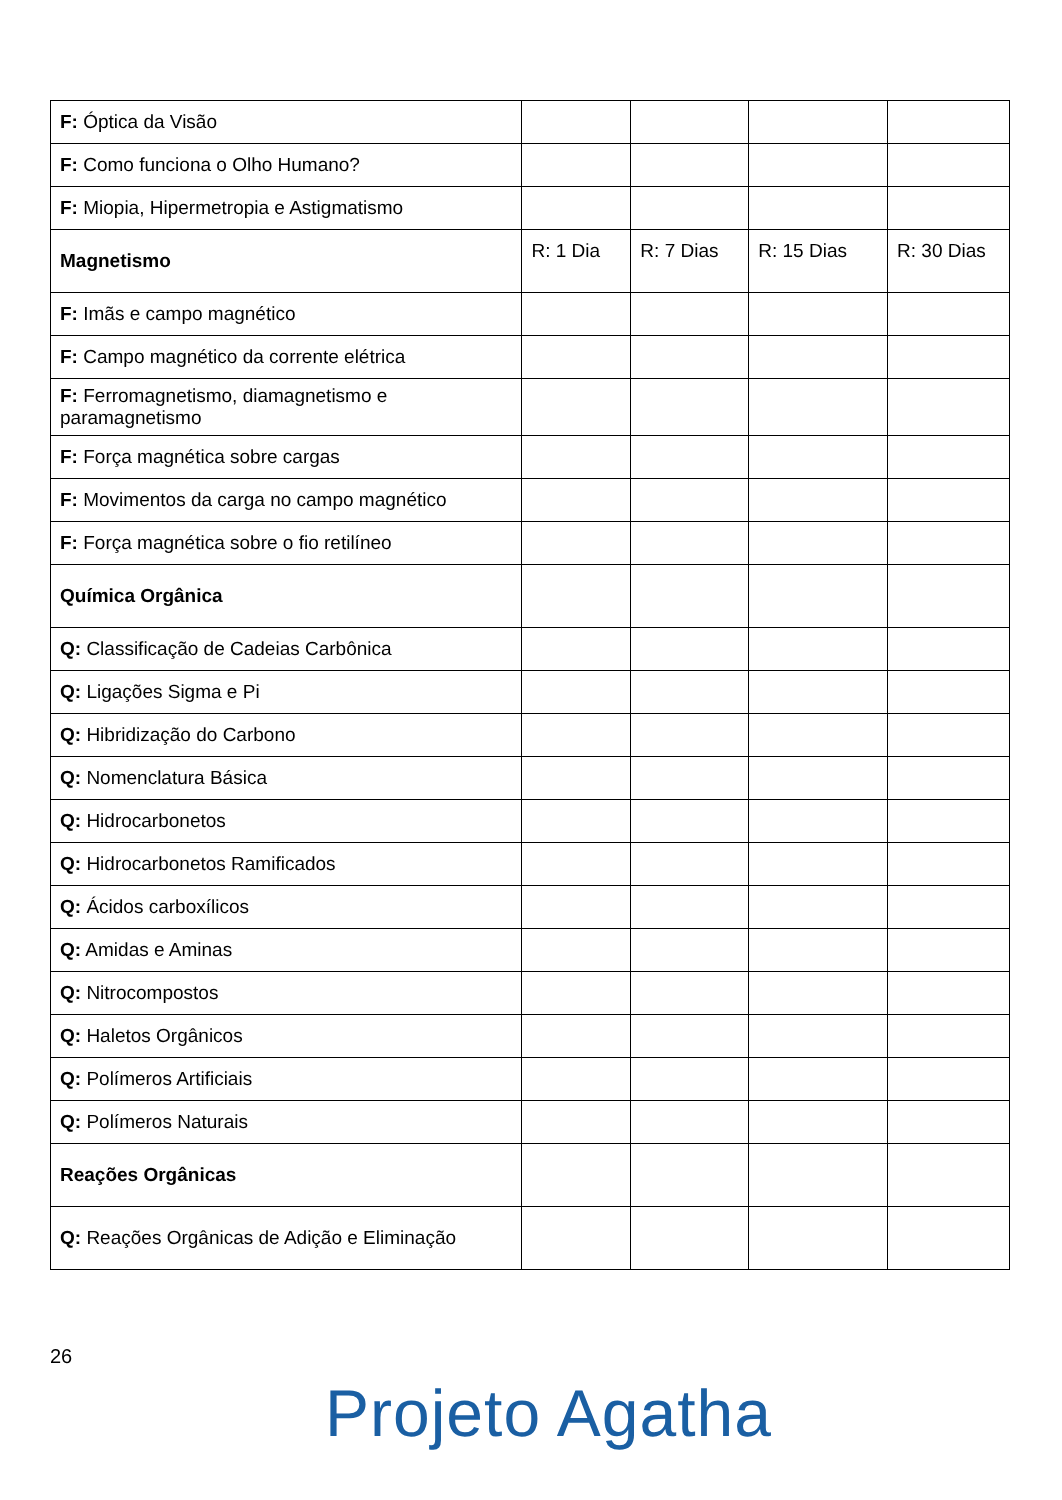| F: Óptica da Visão | | | | |
| F: Como funciona o Olho Humano? | | | | |
| F: Miopia, Hipermetropia e Astigmatismo | | | | |
| Magnetismo | R: 1 Dia | R: 7 Dias | R: 15 Dias | R: 30 Dias |
| F: Imãs e campo magnético | | | | |
| F: Campo magnético da corrente elétrica | | | | |
| F: Ferromagnetismo, diamagnetismo e paramagnetismo | | | | |
| F: Força magnética sobre cargas | | | | |
| F: Movimentos da carga no campo magnético | | | | |
| F: Força magnética sobre o fio retilíneo | | | | |
| Química Orgânica | | | | |
| Q: Classificação de Cadeias Carbônica | | | | |
| Q: Ligações Sigma e Pi | | | | |
| Q: Hibridização do Carbono | | | | |
| Q: Nomenclatura Básica | | | | |
| Q: Hidrocarbonetos | | | | |
| Q: Hidrocarbonetos Ramificados | | | | |
| Q: Ácidos carboxílicos | | | | |
| Q: Amidas e Aminas | | | | |
| Q: Nitrocompostos | | | | |
| Q: Haletos Orgânicos | | | | |
| Q: Polímeros Artificiais | | | | |
| Q: Polímeros Naturais | | | | |
| Reações Orgânicas | | | | |
| Q: Reações Orgânicas de Adição e Eliminação | | | | |
26
Projeto Agatha